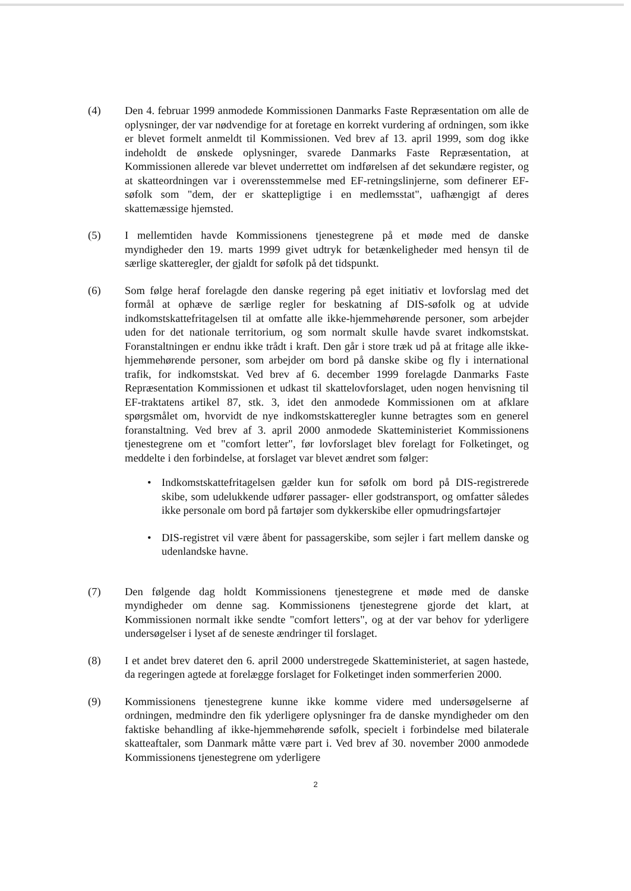(4) Den 4. februar 1999 anmodede Kommissionen Danmarks Faste Repræsentation om alle de oplysninger, der var nødvendige for at foretage en korrekt vurdering af ordningen, som ikke er blevet formelt anmeldt til Kommissionen. Ved brev af 13. april 1999, som dog ikke indeholdt de ønskede oplysninger, svarede Danmarks Faste Repræsentation, at Kommissionen allerede var blevet underrettet om indførelsen af det sekundære register, og at skatteordningen var i overensstemmelse med EF-retningslinjerne, som definerer EF-søfolk som "dem, der er skattepligtige i en medlemsstat", uafhængigt af deres skattemæssige hjemsted.
(5) I mellemtiden havde Kommissionens tjenestegrene på et møde med de danske myndigheder den 19. marts 1999 givet udtryk for betænkeligheder med hensyn til de særlige skatteregler, der gjaldt for søfolk på det tidspunkt.
(6) Som følge heraf forelagde den danske regering på eget initiativ et lovforslag med det formål at ophæve de særlige regler for beskatning af DIS-søfolk og at udvide indkomstskattefritagelsen til at omfatte alle ikke-hjemmehørende personer, som arbejder uden for det nationale territorium, og som normalt skulle havde svaret indkomstskat. Foranstaltningen er endnu ikke trådt i kraft. Den går i store træk ud på at fritage alle ikke-hjemmehørende personer, som arbejder om bord på danske skibe og fly i international trafik, for indkomstskat. Ved brev af 6. december 1999 forelagde Danmarks Faste Repræsentation Kommissionen et udkast til skattelovforslaget, uden nogen henvisning til EF-traktatens artikel 87, stk. 3, idet den anmodede Kommissionen om at afklare spørgsmålet om, hvorvidt de nye indkomstskatteregler kunne betragtes som en generel foranstaltning. Ved brev af 3. april 2000 anmodede Skatteministeriet Kommissionens tjenestegrene om et "comfort letter", før lovforslaget blev forelagt for Folketinget, og meddelte i den forbindelse, at forslaget var blevet ændret som følger:
• Indkomstskattefritagelsen gælder kun for søfolk om bord på DIS-registrerede skibe, som udelukkende udfører passager- eller godstransport, og omfatter således ikke personale om bord på fartøjer som dykkerskibe eller opmudringsfartøjer
• DIS-registret vil være åbent for passagerskibe, som sejler i fart mellem danske og udenlandske havne.
(7) Den følgende dag holdt Kommissionens tjenestegrene et møde med de danske myndigheder om denne sag. Kommissionens tjenestegrene gjorde det klart, at Kommissionen normalt ikke sendte "comfort letters", og at der var behov for yderligere undersøgelser i lyset af de seneste ændringer til forslaget.
(8) I et andet brev dateret den 6. april 2000 understregede Skatteministeriet, at sagen hastede, da regeringen agtede at forelægge forslaget for Folketinget inden sommerferien 2000.
(9) Kommissionens tjenestegrene kunne ikke komme videre med undersøgelserne af ordningen, medmindre den fik yderligere oplysninger fra de danske myndigheder om den faktiske behandling af ikke-hjemmehørende søfolk, specielt i forbindelse med bilaterale skatteaftaler, som Danmark måtte være part i. Ved brev af 30. november 2000 anmodede Kommissionens tjenestegrene om yderligere
2